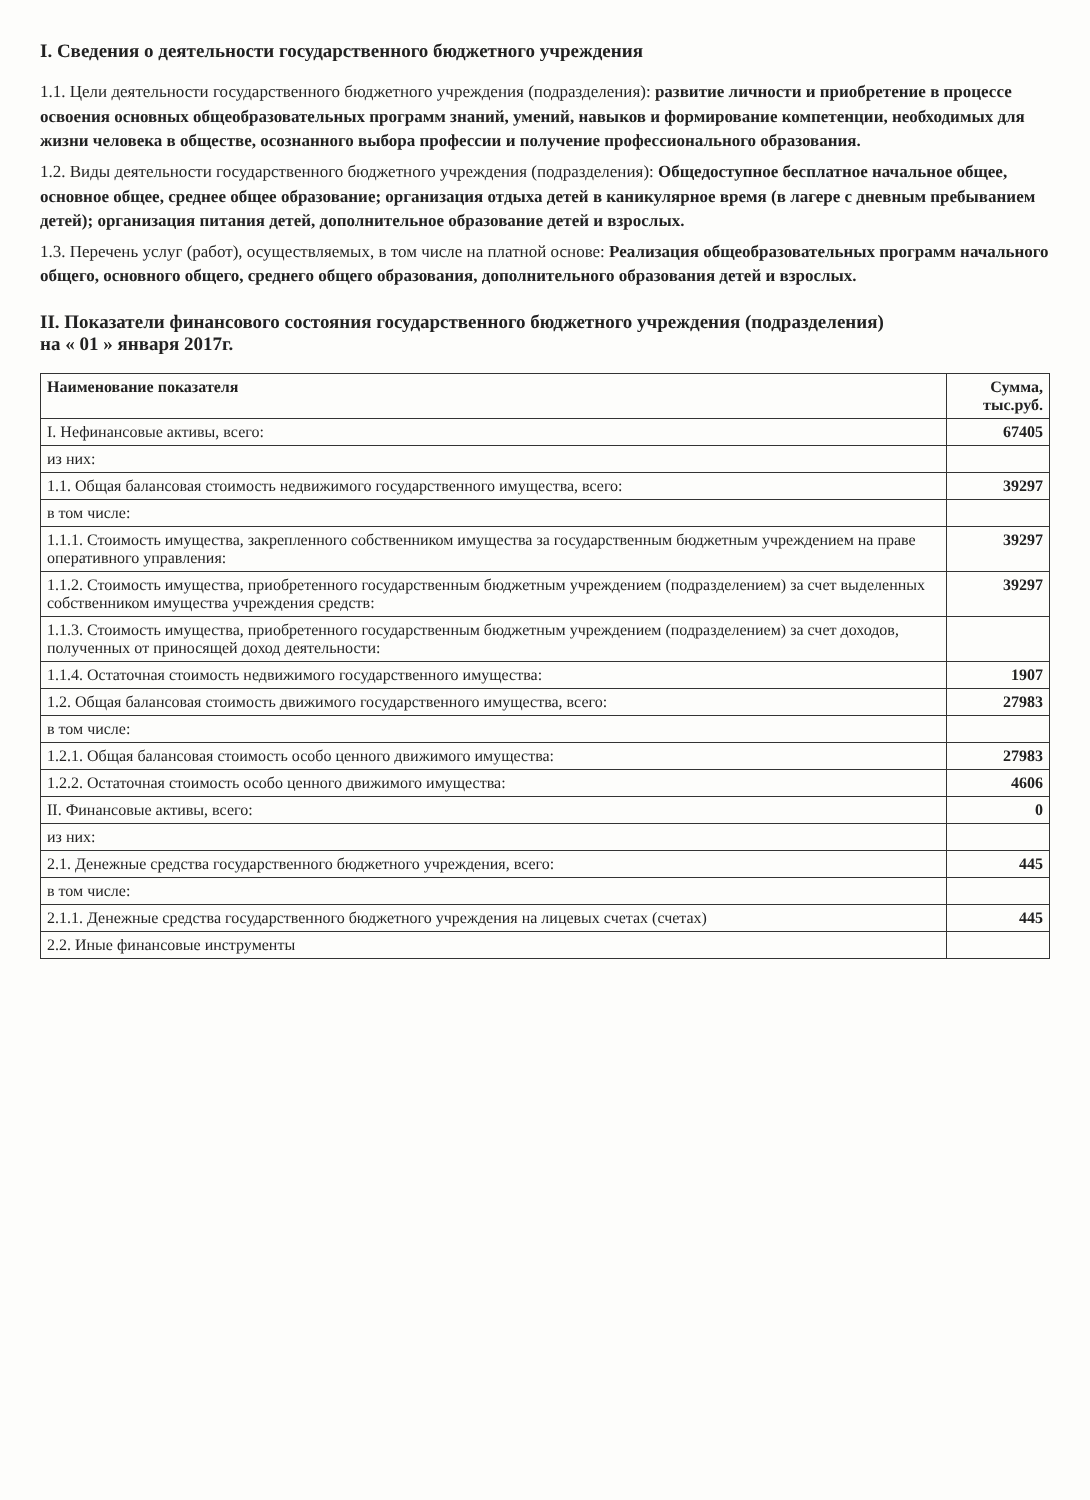I. Сведения о деятельности государственного бюджетного учреждения
1.1. Цели деятельности государственного бюджетного учреждения (подразделения): развитие личности и приобретение в процессе освоения основных общеобразовательных программ знаний, умений, навыков и формирование компетенции, необходимых для жизни человека в обществе, осознанного выбора профессии и получение профессионального образования.
1.2. Виды деятельности государственного бюджетного учреждения (подразделения): Общедоступное бесплатное начальное общее, основное общее, среднее общее образование; организация отдыха детей в каникулярное время (в лагере с дневным пребыванием детей); организация питания детей, дополнительное образование детей и взрослых.
1.3. Перечень услуг (работ), осуществляемых, в том числе на платной основе: Реализация общеобразовательных программ начального общего, основного общего, среднего общего образования, дополнительного образования детей и взрослых.
II. Показатели финансового состояния государственного бюджетного учреждения (подразделения)
на « 01 » января 2017г.
| Наименование показателя | Сумма, тыс.руб. |
| --- | --- |
| I. Нефинансовые активы, всего: | 67405 |
| из них: | |
| 1.1. Общая балансовая стоимость недвижимого государственного имущества, всего: | 39297 |
| в том числе: | |
| 1.1.1. Стоимость имущества, закрепленного собственником имущества за государственным бюджетным учреждением на праве оперативного управления: | 39297 |
| 1.1.2. Стоимость имущества, приобретенного государственным бюджетным учреждением (подразделением) за счет выделенных собственником имущества учреждения средств: | 39297 |
| 1.1.3. Стоимость имущества, приобретенного государственным бюджетным учреждением (подразделением) за счет доходов, полученных от приносящей доход деятельности: | |
| 1.1.4. Остаточная стоимость недвижимого государственного имущества: | 1907 |
| 1.2. Общая балансовая стоимость движимого государственного имущества, всего: | 27983 |
| в том числе: | |
| 1.2.1. Общая балансовая стоимость особо ценного движимого имущества: | 27983 |
| 1.2.2. Остаточная стоимость особо ценного движимого имущества: | 4606 |
| II. Финансовые активы, всего: | 0 |
| из них: | |
| 2.1. Денежные средства государственного бюджетного учреждения, всего: | 445 |
| в том числе: | |
| 2.1.1. Денежные средства государственного бюджетного учреждения на лицевых счетах (счетах) | 445 |
| 2.2. Иные финансовые инструменты | |